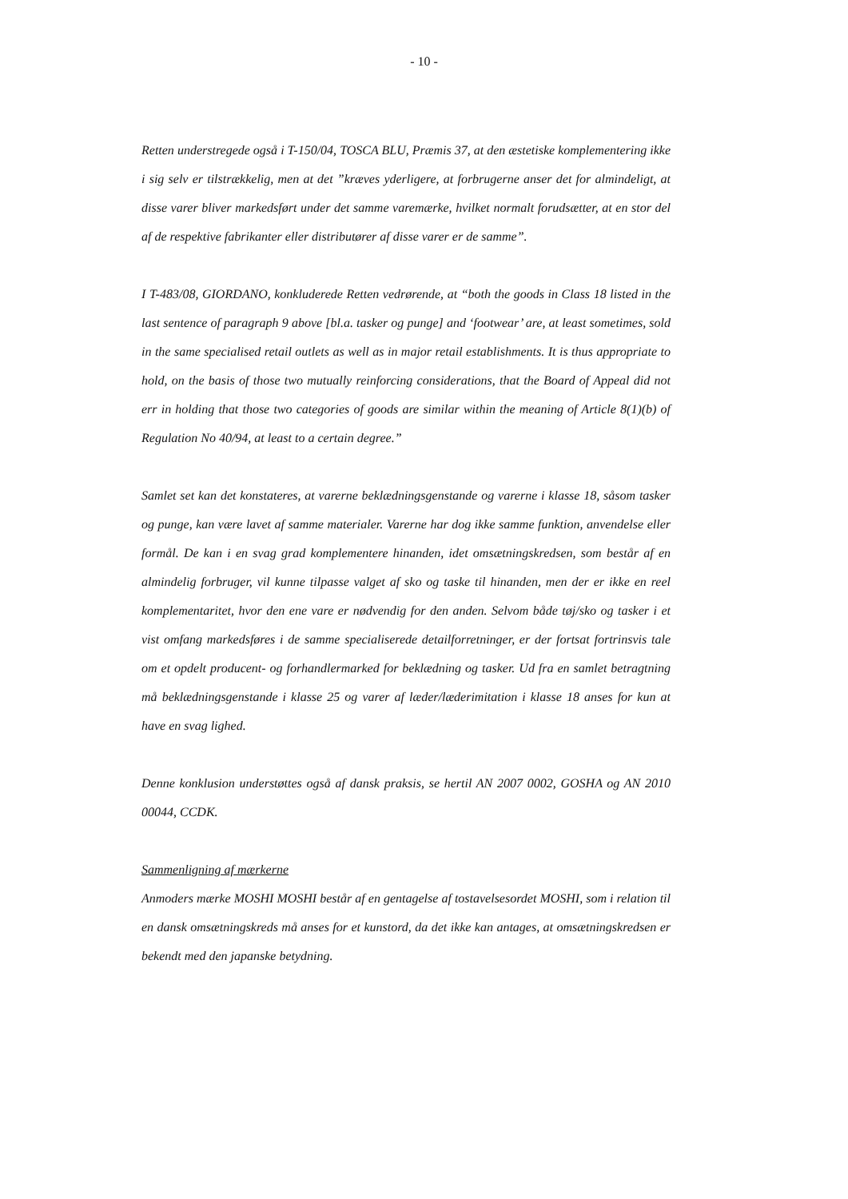- 10 -
Retten understregede også i T-150/04, TOSCA BLU, Præmis 37, at den æstetiske komplementering ikke i sig selv er tilstrækkelig, men at det ”kræves yderligere, at forbrugerne anser det for almindeligt, at disse varer bliver markedsført under det samme varemærke, hvilket normalt forudsætter, at en stor del af de respektive fabrikanter eller distributører af disse varer er de samme”.
I T-483/08, GIORDANO, konkluderede Retten vedrørende, at “both the goods in Class 18 listed in the last sentence of paragraph 9 above [bl.a. tasker og punge] and ‘footwear’ are, at least sometimes, sold in the same specialised retail outlets as well as in major retail establishments. It is thus appropriate to hold, on the basis of those two mutually reinforcing considerations, that the Board of Appeal did not err in holding that those two categories of goods are similar within the meaning of Article 8(1)(b) of Regulation No 40/94, at least to a certain degree.”
Samlet set kan det konstateres, at varerne beklædningsgenstande og varerne i klasse 18, såsom tasker og punge, kan være lavet af samme materialer. Varerne har dog ikke samme funktion, anvendelse eller formål. De kan i en svag grad komplementere hinanden, idet omsætningskredsen, som består af en almindelig forbruger, vil kunne tilpasse valget af sko og taske til hinanden, men der er ikke en reel komplementaritet, hvor den ene vare er nødvendig for den anden. Selvom både tøj/sko og tasker i et vist omfang markedsføres i de samme specialiserede detailforretninger, er der fortsat fortrinsvis tale om et opdelt producent- og forhandlermarked for beklædning og tasker. Ud fra en samlet betragtning må beklædningsgenstande i klasse 25 og varer af læder/læderimitation i klasse 18 anses for kun at have en svag lighed.
Denne konklusion understøttes også af dansk praksis, se hertil AN 2007 0002, GOSHA og AN 2010 00044, CCDK.
Sammenligning af mærkerne
Anmoders mærke MOSHI MOSHI består af en gentagelse af tostavelsesordet MOSHI, som i relation til en dansk omsætningskreds må anses for et kunstord, da det ikke kan antages, at omsætningskredsen er bekendt med den japanske betydning.